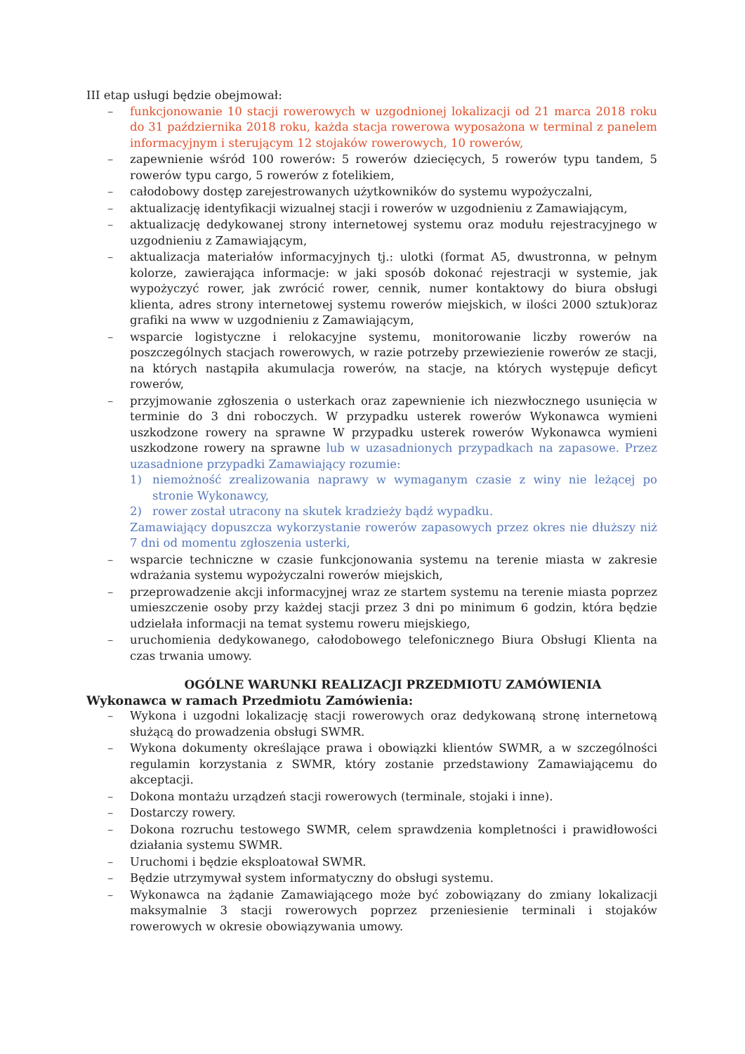III etap usługi będzie obejmował:
– funkcjonowanie 10 stacji rowerowych w uzgodnionej lokalizacji od 21 marca 2018 roku do 31 października 2018 roku, każda stacja rowerowa wyposażona w terminal z panelem informacyjnym i sterującym 12 stojaków rowerowych, 10 rowerów,
– zapewnienie wśród 100 rowerów: 5 rowerów dziecięcych, 5 rowerów typu tandem, 5 rowerów typu cargo, 5 rowerów z fotelikiem,
– całodobowy dostęp zarejestrowanych użytkowników do systemu wypożyczalni,
– aktualizację identyfikacji wizualnej stacji i rowerów w uzgodnieniu z Zamawiającym,
– aktualizację dedykowanej strony internetowej systemu oraz modułu rejestracyjnego w uzgodnieniu z Zamawiającym,
– aktualizacja materiałów informacyjnych tj.: ulotki (format A5, dwustronna, w pełnym kolorze, zawierająca informacje: w jaki sposób dokonać rejestracji w systemie, jak wypożyczyć rower, jak zwrócić rower, cennik, numer kontaktowy do biura obsługi klienta, adres strony internetowej systemu rowerów miejskich, w ilości 2000 sztuk)oraz grafiki na www w uzgodnieniu z Zamawiającym,
– wsparcie logistyczne i relokacyjne systemu, monitorowanie liczby rowerów na poszczególnych stacjach rowerowych, w razie potrzeby przewiezienie rowerów ze stacji, na których nastąpiła akumulacja rowerów, na stacje, na których występuje deficyt rowerów,
– przyjmowanie zgłoszenia o usterkach oraz zapewnienie ich niezwłocznego usunięcia w terminie do 3 dni roboczych. W przypadku usterek rowerów Wykonawca wymieni uszkodzone rowery na sprawne W przypadku usterek rowerów Wykonawca wymieni uszkodzone rowery na sprawne lub w uzasadnionych przypadkach na zapasowe. Przez uzasadnione przypadki Zamawiający rozumie:
1) niemożność zrealizowania naprawy w wymaganym czasie z winy nie leżącej po stronie Wykonawcy,
2) rower został utracony na skutek kradzieży bądź wypadku.
Zamawiający dopuszcza wykorzystanie rowerów zapasowych przez okres nie dłuższy niż 7 dni od momentu zgłoszenia usterki,
– wsparcie techniczne w czasie funkcjonowania systemu na terenie miasta w zakresie wdrażania systemu wypożyczalni rowerów miejskich,
– przeprowadzenie akcji informacyjnej wraz ze startem systemu na terenie miasta poprzez umieszczenie osoby przy każdej stacji przez 3 dni po minimum 6 godzin, która będzie udzielała informacji na temat systemu roweru miejskiego,
– uruchomienia dedykowanego, całodobowego telefonicznego Biura Obsługi Klienta na czas trwania umowy.
OGÓLNE WARUNKI REALIZACJI PRZEDMIOTU ZAMÓWIENIA
Wykonawca w ramach Przedmiotu Zamówienia:
– Wykona i uzgodni lokalizację stacji rowerowych oraz dedykowaną stronę internetową służącą do prowadzenia obsługi SWMR.
– Wykona dokumenty określające prawa i obowiązki klientów SWMR, a w szczególności regulamin korzystania z SWMR, który zostanie przedstawiony Zamawiającemu do akceptacji.
– Dokona montażu urządzeń stacji rowerowych (terminale, stojaki i inne).
– Dostarczy rowery.
– Dokona rozruchu testowego SWMR, celem sprawdzenia kompletności i prawidłowości działania systemu SWMR.
– Uruchomi i będzie eksploatował SWMR.
– Będzie utrzymywał system informatyczny do obsługi systemu.
– Wykonawca na żądanie Zamawiającego może być zobowiązany do zmiany lokalizacji maksymalnie 3 stacji rowerowych poprzez przeniesienie terminali i stojaków rowerowych w okresie obowiązywania umowy.